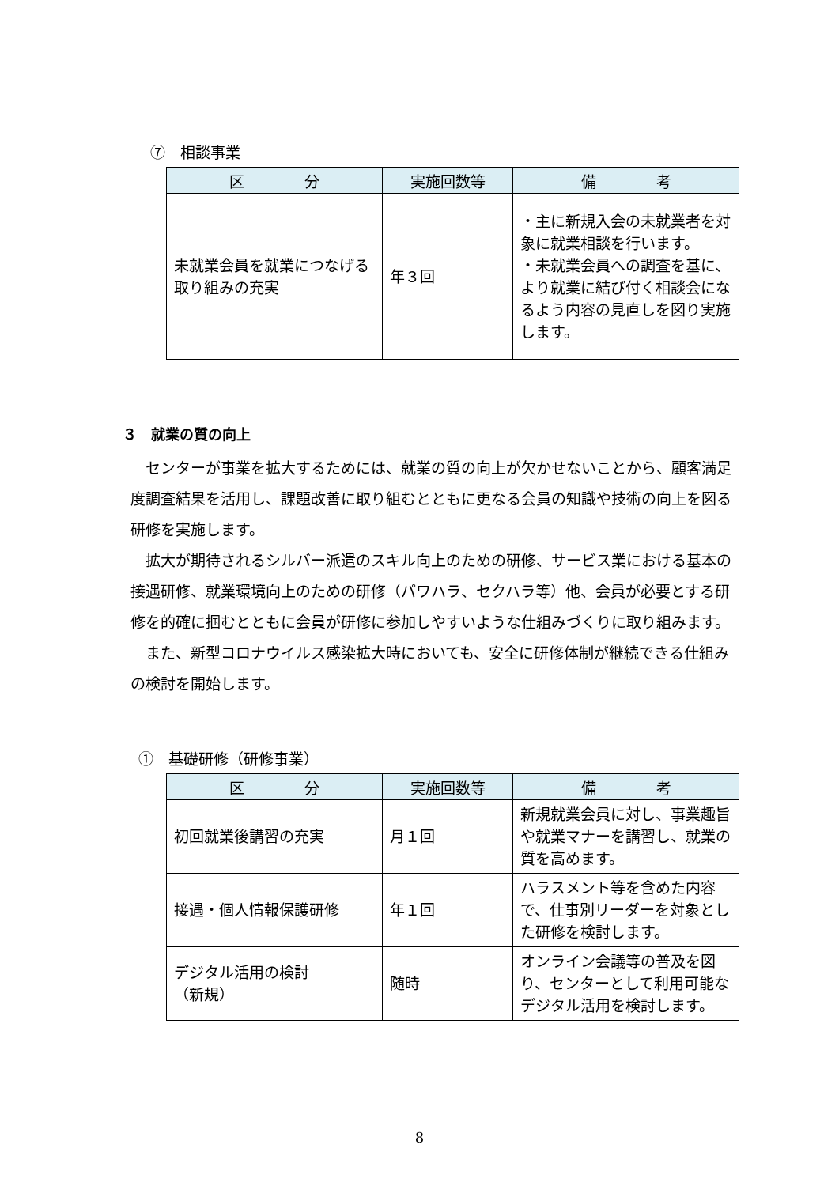⑦　相談事業
| 区 分 | 実施回数等 | 備 考 |
| --- | --- | --- |
| 未就業会員を就業につなげる取り組みの充実 | 年３回 | ・主に新規入会の未就業者を対象に就業相談を行います。 ・未就業会員への調査を基に、より就業に結び付く相談会になるよう内容の見直しを図り実施します。 |
３　就業の質の向上
センターが事業を拡大するためには、就業の質の向上が欠かせないことから、顧客満足度調査結果を活用し、課題改善に取り組むとともに更なる会員の知識や技術の向上を図る研修を実施します。
拡大が期待されるシルバー派遣のスキル向上のための研修、サービス業における基本の接遇研修、就業環境向上のための研修（パワハラ、セクハラ等）他、会員が必要とする研修を的確に掴むとともに会員が研修に参加しやすいような仕組みづくりに取り組みます。
また、新型コロナウイルス感染拡大時においても、安全に研修体制が継続できる仕組みの検討を開始します。
①　基礎研修（研修事業）
| 区 分 | 実施回数等 | 備 考 |
| --- | --- | --- |
| 初回就業後講習の充実 | 月１回 | 新規就業会員に対し、事業趣旨や就業マナーを講習し、就業の質を高めます。 |
| 接遇・個人情報保護研修 | 年１回 | ハラスメント等を含めた内容で、仕事別リーダーを対象とした研修を検討します。 |
| デジタル活用の検討 （新規） | 随時 | オンライン会議等の普及を図り、センターとして利用可能なデジタル活用を検討します。 |
8